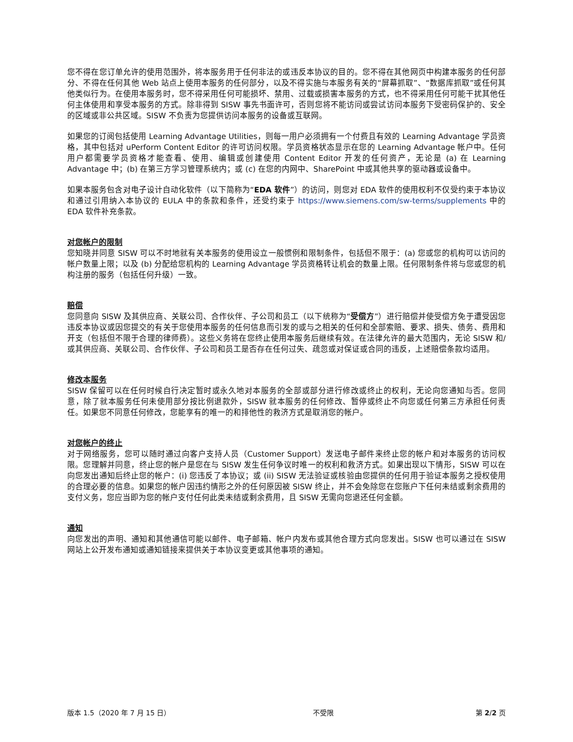您不得在您订单允许的使用范围外，将本服务用于任何非法的或违反本协议的目的。您不得在其他网页中构建本服务的任何部分、不得在任何其他 Web 站点上使用本服务的任何部分，以及不得实施与本服务有关的“屏幕抓取”、“数据库抓取”或任何其他类似行为。在使用本服务时，您不得采用任何可能损坏、禁用、过载或损害本服务的方式，也不得采用任何可能干扰其他任何主体使用和享受本服务的方式。除非得到 SISW 事先书面许可，否则您将不能访问或尝试访问本服务下受密码保护的、安全的区域或非公共区域。SISW 不负责为您提供访问本服务的设备或互联网。
如果您的订阅包括使用 Learning Advantage Utilities，则每一用户必须拥有一个付费且有效的 Learning Advantage 学员资格，其中包括对 uPerform Content Editor 的许可访问权限。学员资格状态显示在您的 Learning Advantage 帐户中。任何用户都需要学员资格才能查看、使用、编辑或创建使用 Content Editor 开发的任何资产，无论是 (a) 在 Learning Advantage 中；(b) 在第三方学习管理系统内；或 (c) 在您的内网中、SharePoint 中或其他共享的驱动器或设备中。
如果本服务包含对电子设计自动化软件（以下简称为“EDA 软件”）的访问，则您对 EDA 软件的使用权利不仅受约束于本协议和通过引用纳入本协议的 EULA 中的条款和条件，还受约束于 https://www.siemens.com/sw-terms/supplements 中的 EDA 软件补充条款。
对您帐户的限制
您知晓并同意 SISW 可以不时地就有关本服务的使用设立一般惯例和限制条件，包括但不限于：(a) 您或您的机构可以访问的帐户数量上限；以及 (b) 分配给您机构的 Learning Advantage 学员资格转让机会的数量上限。任何限制条件将与您或您的机构注册的服务（包括任何升级）一致。
赔偿
您同意向 SISW 及其供应商、关联公司、合作伙伴、子公司和员工（以下统称为“受偿方”）进行赔偿并使受偿方免于遭受因您违反本协议或因您提交的有关于您使用本服务的任何信息而引发的或与之相关的任何和全部索赔、要求、损失、债务、费用和开支（包括但不限于合理的律师费）。这些义务将在您终止使用本服务后继续有效。在法律允许的最大范围内，无论 SISW 和/或其供应商、关联公司、合作伙伴、子公司和员工是否存在任何过失、疏忽或对保证或合同的违反，上述赔偿条款均适用。
修改本服务
SISW 保留可以在任何时候自行决定暂时或永久地对本服务的全部或部分进行修改或终止的权利，无论向您通知与否。您同意，除了就本服务任何未使用部分按比例退款外，SISW 就本服务的任何修改、暂停或终止不向您或任何第三方承担任何责任。如果您不同意任何修改，您能享有的唯一的和排他性的救济方式是取消您的帐户。
对您帐户的终止
对于网络服务，您可以随时通过向客户支持人员（Customer Support）发送电子邮件来终止您的帐户和对本服务的访问权限。您理解并同意，终止您的帐户是您在与 SISW 发生任何争议时唯一的权利和救济方式。如果出现以下情形，SISW 可以在向您发出通知后终止您的帐户：(i) 您违反了本协议；或 (ii) SISW 无法验证或核验由您提供的任何用于验证本服务之授权使用的合理必要的信息。如果您的帐户因违约情形之外的任何原因被 SISW 终止，并不会免除您在您账户下任何未结或剩余费用的支付义务，您应当即为您的帐户支付任何此类未结或剩余费用，且 SISW 无需向您退还任何金额。
通知
向您发出的声明、通知和其他通信可能以邮件、电子邮箱、帐户内发布或其他合理方式向您发出。SISW 也可以通过在 SISW 网站上公开发布通知或通知链接来提供关于本协议变更或其他事项的通知。
版本 1.5（2020 年 7 月 15 日） 不受限 第 2/2 页